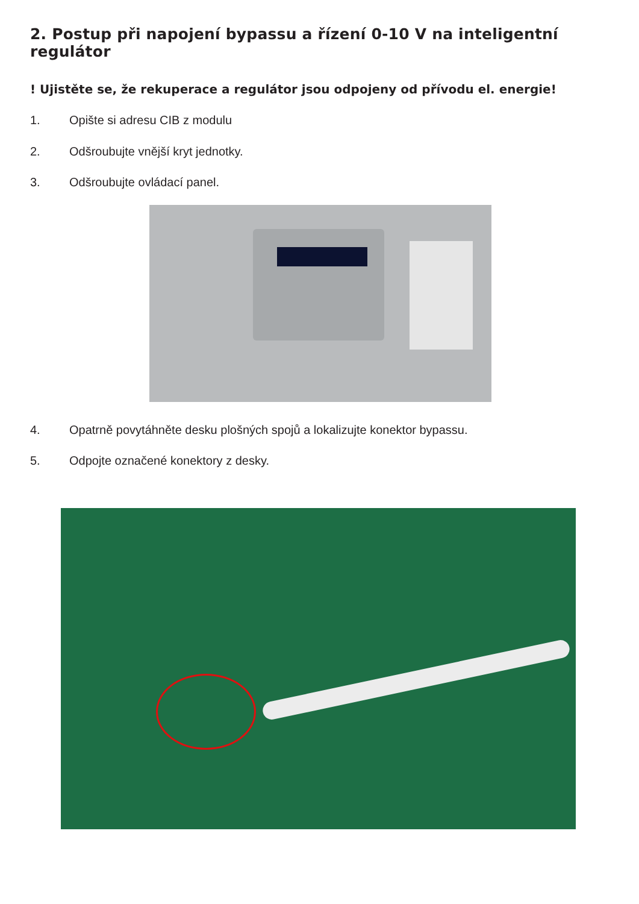2. Postup při napojení bypassu a řízení 0-10 V na inteligentní regulátor
! Ujistěte se, že rekuperace a regulátor jsou odpojeny od přívodu el. energie!
1. Opište si adresu CIB z modulu
2. Odšroubujte vnější kryt jednotky.
3. Odšroubujte ovládací panel.
4. Opatrně povytáhněte desku plošných spojů a lokalizujte konektor bypassu.
5. Odpojte označené konektory z desky.